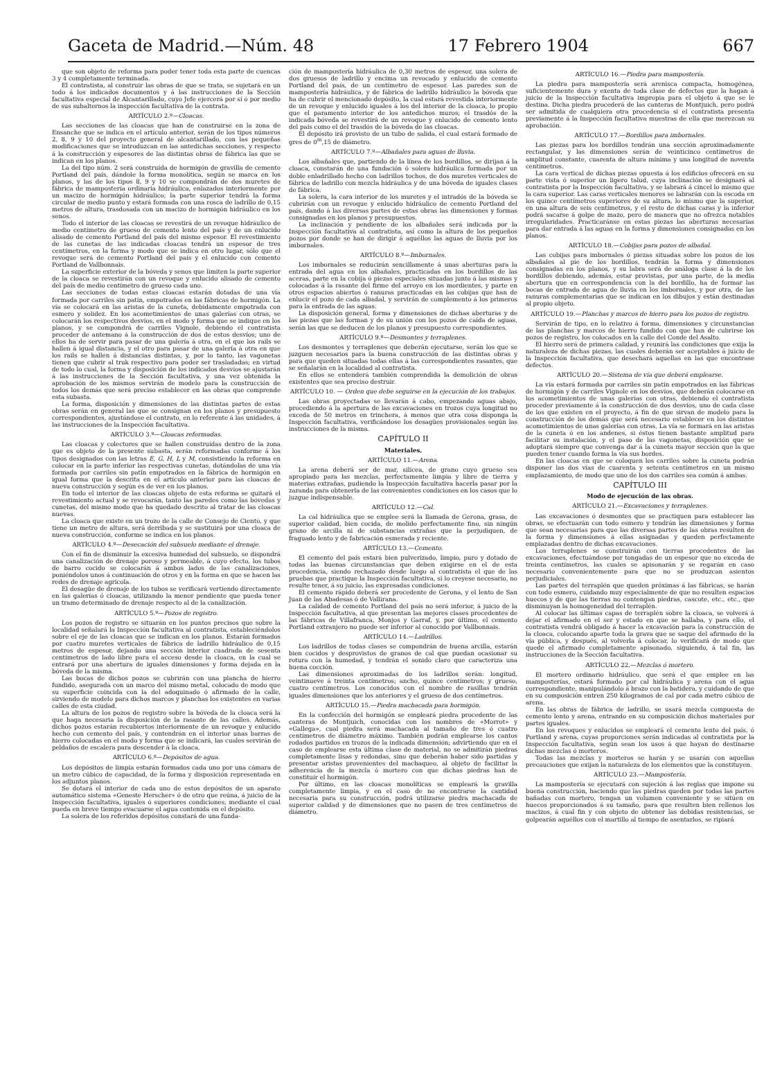Gaceta de Madrid.—Núm. 48 17 Febrero 1904 667
que son objeto de reforma para poder tener toda esta parte de cuencas 3 y 4 completamente terminada.
El contratista, al construir las obras de que se trata, se sujetará en un todo á los indicados documentos y á las instrucciones de la Sección facultativa especial de Alcantarillado, cuyo Jefe ejercerá por sí ó por medio de sus subalternos la inspección facultativa de la contrata.
ARTÍCULO 2.º—Cloacas.
Las secciones de las cloacas que han de construirse en la zona de Ensanche que se indica en el artículo anterior, serán de los tipos números 2, 8, 9 y 10 del proyecto general de alcantarillado, con las pequeñas modificaciones que se introduzcan en las antedichas secciones, y respecto á la construcción y espesores de las distintas obras de fábrica las que se indican en los planos.
La del tipo núm. 2 será construída de hormigón de gravilla de cemento Portland del país, dándole la forma monolítica, según se marca en los planos, y las de los tipos 8, 9 y 10 se compondrán de dos muretes de fábrica de mampostería ordinaria hidráulica, enlazados interiormente por un macizo de hormigón hidráulico; la parte superior tendrá la forma circular de medio punto y estará formada con una rosca de ladrillo de 0,15 metros de altura, trasdosada con un macizo de hormigón hidráulico en los senos.
Todo el interior de las cloacas se revestirá de un revoque hidráulico de medio centímetro de grueso de cemento lento del país y de un enlucido alisado de cemento Portland del país del mismo espesor. El revestimiento de las cunetas de las indicadas cloacas tendrá un espesor de tres centímetros, en la forma y modo que se indica en otro lugar, sólo que el revoque será de cemento Portland del país y el enlucido con cemento Portland de Vallbonnais.
La superficie exterior de la bóveda y senos que limiten la parte superior de la cloaca se revestirán con un revoque y enlucido alisado de cemento del país de medio centímetro de grueso cada uno.
Las secciones de todas estas cloacas estarán dotadas de una vía formada por carriles sin patín, empotrados en las fábricas de hormigón. La vía se colocará en las aristas de la cuneta, debidamente empotrada con esmero y solidez. En los acometimientos de unas galerías con otras, se colocarán los respectivos desvíos, en el modo y forma que se indique en los planos, y se compondrá de carriles Vignole, debiendo el contratista proceder de antemano á la construcción de dos de estos desvíos; uno de ellos ha de servir para pasar de una galería á otra, en el que los rails se hallen á igual distancia, y el otro para pasar de una galería á otra en que los rails se hallen á distancias distintas, y, por lo tanto, las vagonetas tienen que cubrir al truk respectivo para poder ser trasladadas; en virtud de todo lo cual, la forma y disposición de los indicados desvíos se ajustarán á las instrucciones de la Sección facultativa, y una vez obtenida la aprobación de los mismos servirán de modelo para la construcción de todos los demás que será preciso establecer en las obras que comprende esta subasta.
La forma, disposición y dimensiones de las distintas partes de estas obras serán en general las que se consignan en los planos y presupuesto correspondientes, ajustándose el contrato, en lo referente á las unidades, á las instrucciones de la Inspección facultativa.
ARTÍCULO 3.º—Cloacas reformadas.
Las cloacas y colectores que se hallen construídas dentro de la zona que es objeto de la presente subasta, serán reformadas conforme á los tipos designados con las letras E, G, H, L y M, consistiendo la reforma en colocar en la parte inferior las respectivas cunetas, dotándolas de una vía formada por carriles sin patín empotrados en la fábrica de hormigón en igual forma que la descrita en el artículo anterior para las cloacas de nueva construcción y según es de ver en los planos.
En todo el interior de las cloacas objeto de esta reforma se quitará el revestimiento actual y se revocarán, tanto las paredes como las bóvedas y cunetas, del mismo modo que ha quedado descrito al tratar de las cloacas nuevas.
La cloaca que existe en un trozo de la calle de Consejo de Ciento, y que tiene un metro de altura, será derribada y se sustituirá por una cloaca de nueva construcción, conforme se indica en los planos.
ARTÍCULO 4.º—Desecación del subsuelo mediante el drenaje.
Con el fin de disminuir la excesiva humedad del subsuelo, se dispondrá una canalización de drenaje poroso y permeable, á cuyo efecto, los tubos de barro cocido se colocarán á ambos lados de las canalizaciones, poniéndolos unos á continuación de otros y en la forma en que se hacen las redes de drenaje agrícola.
El desagüe de drenaje de los tubos se verificará vertiendo directamente en las galerías ó cloacas, utilizando la menor pendiente que pueda tener un tramo determinado de drenaje respecto al de la canalización.
ARTÍCULO 5.º—Pozos de registro.
Los pozos de registro se situarán en los puntos precisos que sobre la localidad señalará la Inspección facultativa al contratista, estableciéndolos sobre el eje de las cloacas que se indican en los planos. Estarán formados por cuatro muretes verticales de fábrica de ladrillo hidráulico de 0,15 metros de espesor, dejando una sección interior cuadrada de sesenta centímetros de lado libre para el acceso desde la cloaca, en la cual se entrará por una abertura de iguales dimensiones y forma dejada en la bóveda de la misma.
Las bocas de dichos pozos se cubrirán con una plancha de hierro fundido, asegurada con un marco del mismo metal, colocado de modo que su superficie coincida con la del adoquinado ó afirmado de la calle, sirviendo de modelo para dichos marcos y planchas los existentes en varias calles de esta ciudad.
La altura de los pozos de registro sobre la bóveda de la cloaca será la que haga necesaria la disposición de la rasante de las calles. Además, dichos pozos estarán recubiertos interiormente de un revoque y enlucido hecho con cemento del país, y contendrán en el interior unas barras de hierro colocadas en el modo y forma que se indicará, las cuales servirán de peldaños de escalera para descender á la cloaca.
ARTÍCULO 6.º—Depósitos de agua.
Los depósitos de limpia estarán formados cada uno por una cámara de un metro cúbico de capacidad, de la forma y disposición representada en los adjuntos planos.
Se dotará el interior de cada uno de estos depósitos de un aparato automático sistema «Geneste Herscher» ó de otro que reúna, á juicio de la Inspección facultativa, iguales ó superiores condiciones, mediante el cual pueda en breve tiempo evacuarse el agua contenida en el depósito.
La solera de los referidos depósitos constará de una funda-
ción de mampostería hidráulica de 0,30 metros de espesor, una solera de dos gruesos de ladrillo y encima un revocado y enlucido de cemento Portland del país, de un centímetro de espesor. Las paredes son de mampostería hidráulica, y de fábrica de ladrillo hidráulico la bóveda que ha de cubrir el mencionado depósito, la cual estará revestida interiormente de un revoque y enlucido iguales á los del interior de la cloaca, lo propio que el paramento interior de los antedichos muros; el trasdós de la indicada bóveda se revestirá de un revoque y enlucido de cemento lento del país como el del trasdós de la bóveda de las cloacas.
El depósito irá provisto de un tubo de salida, el cual estará formado de gres de 0<sup>m</sup>,15 de diámetro.
ARTÍCULO 7.º—Albañales para aguas de lluvia.
Los albañales que, partiendo de la línea de los bordillos, se dirijan á la cloaca, constarán de una fundación ó solera hidráulica formada por un doble enladrillado hecho con ladrillos tochos, de dos muretes verticales de fábrica de ladrillo con mezcla hidráulica y de una bóveda de iguales clases de fábrica.
La solera, la cara interior de los muretes y el intradós de la bóveda se cubrirán con un revoque y enlucido hidráulico de cemento Portland del país, dando á las diversas partes de estas obras las dimensiones y formas consignadas en los planos y presupuestos.
La inclinación y pendiente de los albañales será indicada por la Inspección facultativa al contratista, así como la altura de los pequeños pozos por donde se han de dirigir á aquéllos las aguas de lluvia por los imbornales.
ARTÍCULO 8.º—Imbornales.
Los imbornales se reducirán sencillamente á unas aberturas para la entrada del agua en los albañales, practicadas en los bordillos de las aceras, parte en la cobija ó piezas especiales situadas junto á las mismas y colocadas á la rasante del firme del arroyo en los mordientes, y parte en otros espacios abiertos ó ranuras practicadas en las cobijas que han de enlucir el pozo de cada albañal, y servirán de complemento á los primeros para la entrada de las aguas.
La disposición general, forma y dimensiones de dichas aberturas y de las piezas que las forman y de su unión con los pozos de caída de aguas, serán las que se deducen de los planos y presupuesto correspondientes.
ARTÍCULO 9.º—Desmontes y terraplenes.
Los desmontes y terraplenes que deberán ejecutarse, serán los que se juzguen necesarios para la buena construcción de las distintas obras y para que queden situadas todas ellas á las correspondientes rasantes, que se señalarán en la localidad al contratista.
En ellos se entenderá también comprendida la demolición de obras existentes que sea preciso destruir.
ARTÍCULO 10. — Orden que debe seguirse en la ejecución de los trabajos.
Las obras proyectadas se llevarán á cabo, empezando aguas abajo, procediendo á la apertura de las excavaciones en trozos cuya longitud no exceda de 50 metros en trinchera, á menos que otra cosa disponga la Inspección facultativa, verificándose los desagües provisionales según las instrucciones de la misma.
CAPÍTULO II
Materiales.
ARTÍCULO 11.—Arena.
La arena deberá ser de mar, silícea, de grano cuyo grueso sea apropiado para las mezclas, perfectamente limpia y libre de tierra y materias extrañas, pudiendo la Inspección facultativa hacerla pasar por la zaranda para obtenerla de las convenientes condiciones en los casos que lo juzgue indispensable.
ARTÍCULO 12.—Cal.
La cal hidráulica que se emplee será la llamada de Gerona, grasa, de superior calidad, bien cocida, de molido perfectamente fino, sin ningún grano de arcilla ni de substancias extrañas que la perjudiquen, de fraguado lento y de fabricación esmerada y reciente.
ARTÍCULO 13.—Cemento.
El cemento del país estará bien pulverizado, limpio, puro y dotado de todas las buenas circunstancias que deben exigirse en el de esta procedencia, siendo rechazado desde luego al contratista el que de las pruebas que practique la Inspección facultativa, si lo creyese necesario, no resulte tener, á su juicio, las expresadas condiciones.
El cemento rápido deberá ser procedente de Gerona, y el lento de San Juan de las Abadesas ó de Vallirana.
La calidad de cemento Portland del país no será inferior, á juicio de la Inspección facultativa, al que presentan las mejores clases procedentes de las fábricas de Villafranca, Monjos y Garraf, y, por último, el cemento Portland extranjero no puede ser inferior al conocido por Vallbonnais.
ARTÍCULO 14.—Ladrillos.
Los ladrillos de todas clases se compondrán de buena arcilla, estarán bien cocidos y desprovistos de granos de cal que puedan ocasionar su rotura con la humedad, y tendrán el sonido claro que caracteriza una buena cocción.
Las dimensiones aproximadas de los ladrillos serán: longitud, veintinueve á treinta centímetros; ancho, quince centímetros; y grueso, cuatro centímetros. Los conocidos con el nombre de rasillas tendrán iguales dimensiones que los anteriores y el grueso de dos centímetros.
ARTÍCULO 15.—Piedra machacada para hormigón.
En la confección del hormigón se empleará piedra procedente de las canteras de Montjuich, conocidas con los nombres de «Morrot» y «Gallega», cual piedra será machacada al tamaño de tres ó cuatro centímetros de diámetro máximo. También podrán emplearse los cantos rodados partidos en trozos de la indicada dimensión; advirtiendo que en el caso de emplearse esta última clase de material, no se admitirán piedras completamente lisas y redondas, sino que deberán haber sido partidas y presentar aristas provenientes del machaqueo, al objeto de facilitar la adherencia de la mezcla ó mortero con que dichas piedras han de constituir el hormigón.
Por último, en las cloacas monolíticas se empleará la gravilla completamente limpia, y en el caso de no encontrarse la cantidad necesaria para su construcción, podrá utilizarse piedra machacada de superior calidad y de dimensiones que no pasen de tres centímetros de diámetro.
ARTÍCULO 16.—Piedra para mampostería.
La piedra para mampostería será arenisca compacta, homogénea, suficientemente dura y exenta de toda clase de defectos que la hagan á juicio de la Inspección facultativa impropia para el objeto á que se le destina. Dicha piedra procederá de las canteras de Montjuich, pero podrá ser admitida de cualquiera otra procedencia si el contratista presenta previamente á la Inspección facultativa muestras de ella que merezcan su aprobación.
ARTÍCULO 17.—Bordillos para imbornales.
Las piezas para los bordillos tendrán una sección aproximadamente rectangular, y las dimensiones serán de veinticinco centímetros de amplitud constante, cuarenta de altura mínima y una longitud de noventa centímetros.
La cara vertical de dichas piezas opuesta á los edificios ofrecerá en su parte vista ó superior un ligero talud, cuya inclinación se designará al contratista por la Inspección facultativa, y se labrará á cincel lo mismo que la cara superior. Las caras verticales menores se labrarán con la escoda en los quince centímetros superiores de su altura, lo mismo que la superior, en una altura de seis centímetros, y el resto de dichas caras y la inferior podrá sacarse á golpe de mazo, pero de manera que no ofrezca notables irregularidades. Practicaránse en estas piezas las aberturas necesarias para dar entrada á las aguas en la forma y dimensiones consignadas en los planos.
ARTÍCULO 18.—Cobijas para pozos de albañal.
Las cobijas para imbornales ó piezas situadas sobre los pozos de los albañales al pie de los bordillos, tendrán la forma y dimensiones consignadas en los planos, y su labra será de análoga clase á la de los bordillos debiendo, además, estar provistas, por una parte, de la media abertura que en correspondencia con la del bordillo, ha de formar las bocas de entrada de agua de lluvia en los imbornales, y por otra, de las ranuras complementarias que se indican en los dibujos y están destinadas al propio objeto.
ARTÍCULO 19.—Planchas y marcos de hierro para los pozos de registro.
Servirán de tipo, en lo relativo á forma, dimensiones y circunstancias de las planchas y marcos de hierro fundido con que han de cubrirse los pozos de registro, los colocados en la calle del Conde del Asalto.
El hierro será de primera calidad, y reunirá las condiciones que exija la naturaleza de dichas piezas, las cuales deberán ser aceptables á juicio de la Inspección facultativa, que desechará aquellas en las que encontrase defectos.
ARTÍCULO 20.—Sistema de vía que deberá emplearse.
La vía estará formada por carriles sin patín empotrados en las fábricas de hormigón y de carriles Vignole en los desvíos, que deberán colocarse en los acometimientos de unas galerías con otras, debiendo el contratista proceder previamente á la construcción de dos desvíos, uno de cada clase de los que existen en el proyecto, á fin de que sirvan de modelo para la construcción de los demás que será necesario establecer en los distintos acometimientos de unas galerías con otras. La vía se formará en las aristas de la cuneta ó en los andenes, si éstos tienen bastante amplitud para facilitar su instalación, y el paso de las vagonetas, disposición que se adoptará siempre que convenga dar á la cuneta mayor sección que la que pueden tener cuando forma la vía sus bordes.
En las cloacas en que se coloquen los carriles sobre la cuneta podrán disponer las dos vías de cuarenta y setenta centímetros en un mismo emplazamiento, de modo que uno de los dos carriles sea común á ambas.
CAPÍTULO III
Modo de ejecución de las obras.
ARTÍCULO 21.—Excavaciones y terraplenes.
Las excavaciones ó desmontes que se practiquen para establecer las obras, se efectuarán con todo esmero y tendrán las dimensiones y forma que sean necesarias para que las diversas partes de las obras resulten de la forma y dimensiones á ellas asignadas y queden perfectamente emplazadas dentro de dichas excavaciones.
Los terraplenes se construirán con tierras procedentes de las excavaciones, efectuándose por tongadas de un espesor que no exceda de treinta centímetros, las cuales se apisonarán y se regarán en caso necesario convenientemente para que no se produzcan asientos perjudiciales.
Las partes del terraplén que queden próximas á las fábricas, se harán con todo esmero, cuidando muy especialmente de que no resulten espacios huecos y de que las tierras no contengan piedras, cascote, etc., etc., que disminuyan la homogeneidad del terraplén.
Al colocar las últimas capas de terraplén sobre la cloaca, se volverá á dejar el afirmado en el ser y estado en que se hallaba, y para ello, el contratista vendrá obligado á hacer la excavación para la construcción de la cloaca, colocando aparte toda la grava que se saque del afirmado de la vía pública, y después, al volverla á colocar, lo verificará de modo que quede el afirmado completamente apisonado, siguiendo, á tal fin, las instrucciones de la Sección facultativa.
ARTÍCULO 22.—Mezclas ó mortero.
El mortero ordinario hidráulico, que será el que emplee en las mamposterías, estará formado por cal hidráulica y arena con el agua correspondiente, manipulándolo á brazo con la batidera, y cuidando de que en su composición entren 250 kilogramos de cal por cada metro cúbico de arena.
En las obras de fábrica de ladrillo, se usará mezcla compuesta de cemento lento y arena, entrando en su composición dichos materiales por partes iguales.
En los revoques y enlucidos se empleará el cemento lento del país, ó Portland y arena, cuyas proporciones serán indicadas al contratista por la Inspección facultativa, según sean los usos á que hayan de destinarse dichas mezclas ó morteros.
Todas las mezclas y morteros se harán y se usarán con aquellas precauciones que exijan la naturaleza de los elementos que la constituyen.
ARTÍCULO 23.—Mampostería.
La mampostería se ejecutará con sujeción á las reglas que impone su buena construcción, haciendo que las piedras queden por todas las partes bañadas con mortero, tengan un volumen conveniente y se sitúen en huecos proporcionados á su tamaño, para que resulten bien rellenos los macizos, á cual fin y con objeto de obtener las debidas resistencias, se golpearán aquéllos con el martillo al tiempo de asentarlos, se ripiará